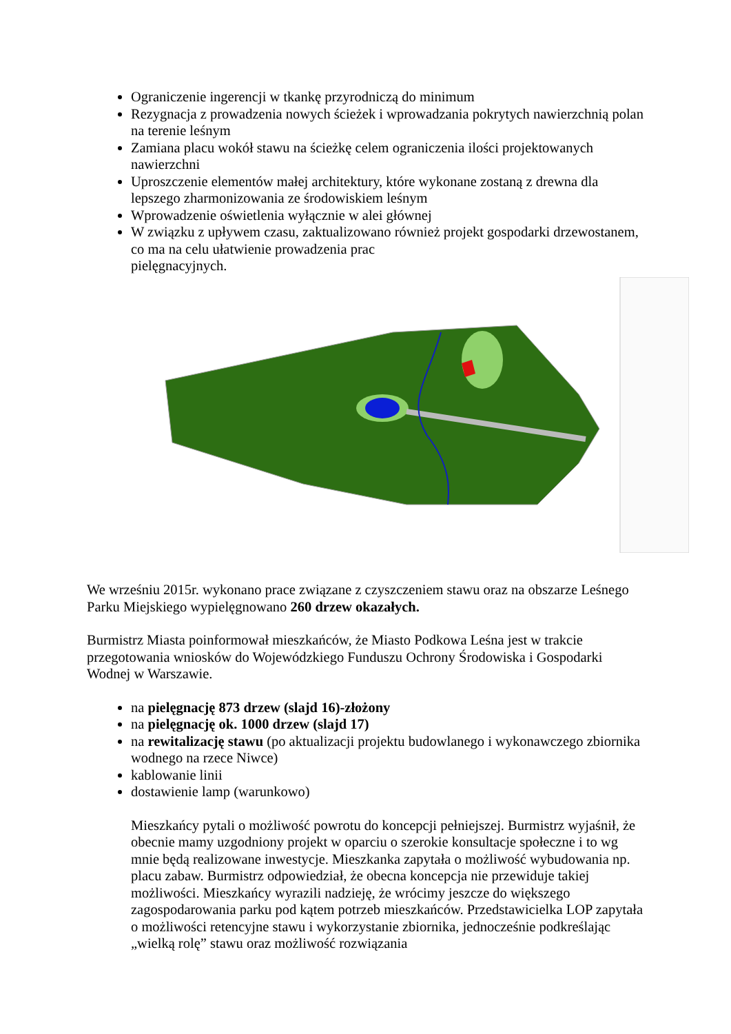Ograniczenie ingerencji w tkankę przyrodniczą do minimum
Rezygnacja z prowadzenia nowych ścieżek i wprowadzania pokrytych nawierzchnią polan na terenie leśnym
Zamiana placu wokół stawu na ścieżkę celem ograniczenia ilości projektowanych nawierzchni
Uproszczenie elementów małej architektury, które wykonane zostaną z drewna dla lepszego zharmonizowania ze środowiskiem leśnym
Wprowadzenie oświetlenia wyłącznie w alei głównej
W związku z upływem czasu, zaktualizowano również projekt gospodarki drzewostanem, co ma na celu ułatwienie prowadzenia prac
pielęgnacyjnych.
We wrześniu 2015r. wykonano prace związane z czyszczeniem stawu oraz na obszarze Leśnego Parku Miejskiego wypielęgnowano 260 drzew okazałych.
Burmistrz Miasta poinformował mieszkańców, że Miasto Podkowa Leśna jest w trakcie przegotowania wniosków do Wojewódzkiego Funduszu Ochrony Środowiska i Gospodarki Wodnej w Warszawie.
na pielęgnację 873 drzew (slajd 16)-złożony
na pielęgnację ok. 1000 drzew (slajd 17)
na rewitalizację stawu (po aktualizacji projektu budowlanego i wykonawczego zbiornika wodnego na rzece Niwce)
kablowanie linii
dostawienie lamp (warunkowo)
Mieszkańcy pytali o możliwość powrotu do koncepcji pełniejszej. Burmistrz wyjaśnił, że obecnie mamy uzgodniony projekt w oparciu o szerokie konsultacje społeczne i to wg mnie będą realizowane inwestycje. Mieszkanka zapytała o możliwość wybudowania np. placu zabaw. Burmistrz odpowiedział, że obecna koncepcja nie przewiduje takiej możliwości. Mieszkańcy wyrazili nadzieję, że wrócimy jeszcze do większego zagospodarowania parku pod kątem potrzeb mieszkańców. Przedstawicielka LOP zapytała o możliwości retencyjne stawu i wykorzystanie zbiornika, jednocześnie podkreślając „wielką rolę” stawu oraz możliwość rozwiązania